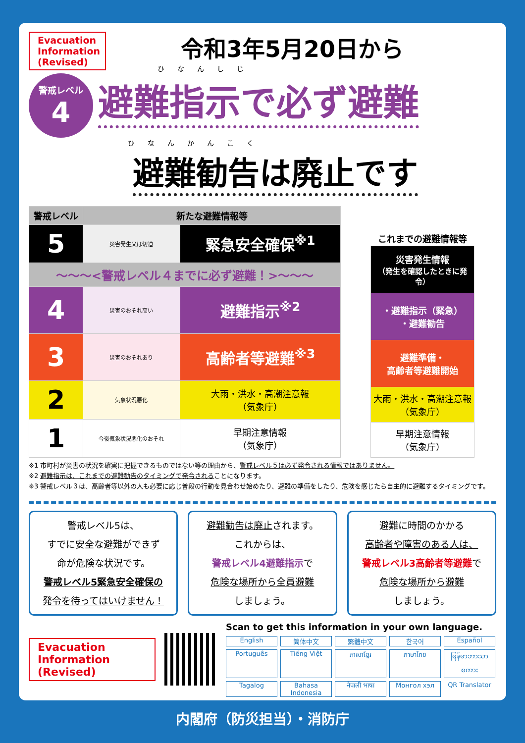Evacuation Information (Revised)
令和3年5月20日から
ひなんしじ
警戒レベル 4
避難指示で必ず避難
ひなんかんこく
避難勧告は廃止です
| 警戒レベル | 新たな避難情報等 | |
| --- | --- | --- |
| 5 | 災害発生又は切迫 | 緊急安全確保<sup>※1</sup> |
| 〜〜〜<警戒レベル４までに必ず避難！>〜〜〜 | | |
| 4 | 災害のおそれ高い | 避難指示<sup>※2</sup> |
| 3 | 災害のおそれあり | 高齢者等避難<sup>※3</sup> |
| 2 | 気象状況悪化 | 大雨・洪水・高潮注意報 （気象庁） |
| 1 | 今後気象状況悪化のおそれ | 早期注意情報 （気象庁） |
| これまでの避難情報等 |
| --- |
| 災害発生情報 （発生を確認したときに発令） |
| ・避難指示（緊急） ・避難勧告 |
| 避難準備・ 高齢者等避難開始 |
| 大雨・洪水・高潮注意報 （気象庁） |
| 早期注意情報 （気象庁） |
※1 市町村が災害の状況を確実に把握できるものではない等の理由から、警戒レベル５は必ず発令される情報ではありません。
※2 避難指示は、これまでの避難勧告のタイミングで発令されることになります。
※3 警戒レベル３は、高齢者等以外の人も必要に応じ普段の行動を見合わせ始めたり、避難の準備をしたり、危険を感じたら自主的に避難するタイミングです。
警戒レベル5は、
すでに安全な避難ができず
命が危険な状況です。
警戒レベル5緊急安全確保の
発令を待ってはいけません！
避難勧告は廃止されます。
これからは、
警戒レベル4避難指示で
危険な場所から全員避難
しましょう。
避難に時間のかかる
高齢者や障害のある人は、
警戒レベル3高齢者等避難で
危険な場所から避難
しましょう。
Evacuation Information (Revised)
Scan to get this information in your own language.
English 简体中文 繁體中文 한국어 Español Português Tiếng Việt ភាសាខ្មែរ ภาษาไทย မြန်မာဘာသာစကား Tagalog Bahasa Indonesia नेपाली भाषा Монгол хэл QR Translator
内閣府（防災担当）・消防庁